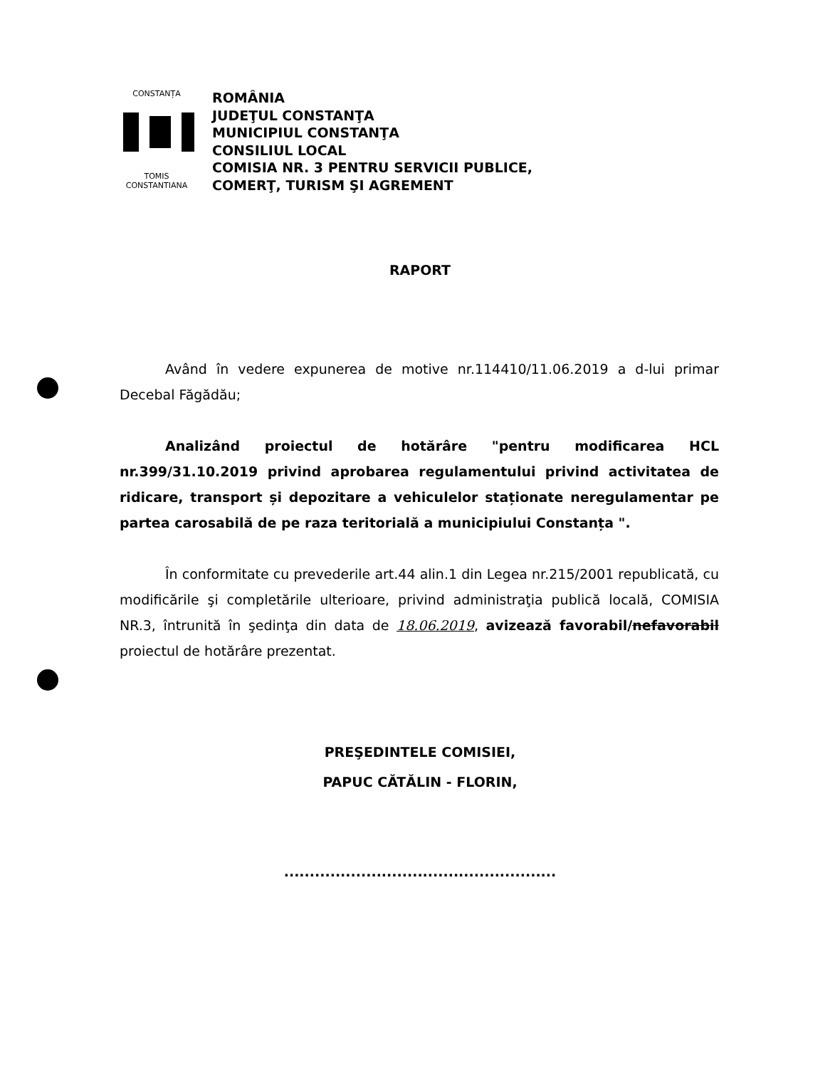CONSTANȚA
TOMIS CONSTANTIANA
ROMÂNIA
JUDEŢUL CONSTANŢA
MUNICIPIUL CONSTANŢA
CONSILIUL LOCAL
COMISIA NR. 3 PENTRU SERVICII PUBLICE,
COMERŢ, TURISM ŞI AGREMENT
RAPORT
Având în vedere expunerea de motive nr.114410/11.06.2019 a d-lui primar Decebal Făgădău;
Analizând proiectul de hotărâre "pentru modificarea HCL nr.399/31.10.2019 privind aprobarea regulamentului privind activitatea de ridicare, transport și depozitare a vehiculelor staționate neregulamentar pe partea carosabilă de pe raza teritorială a municipiului Constanța ".
În conformitate cu prevederile art.44 alin.1 din Legea nr.215/2001 republicată, cu modificările şi completările ulterioare, privind administraţia publică locală, COMISIA NR.3, întrunită în şedinţa din data de 18.06.2019, avizează favorabil/nefavorabil proiectul de hotărâre prezentat.
PREŞEDINTELE COMISIEI,
PAPUC CĂTĂLIN - FLORIN,
.....................................................